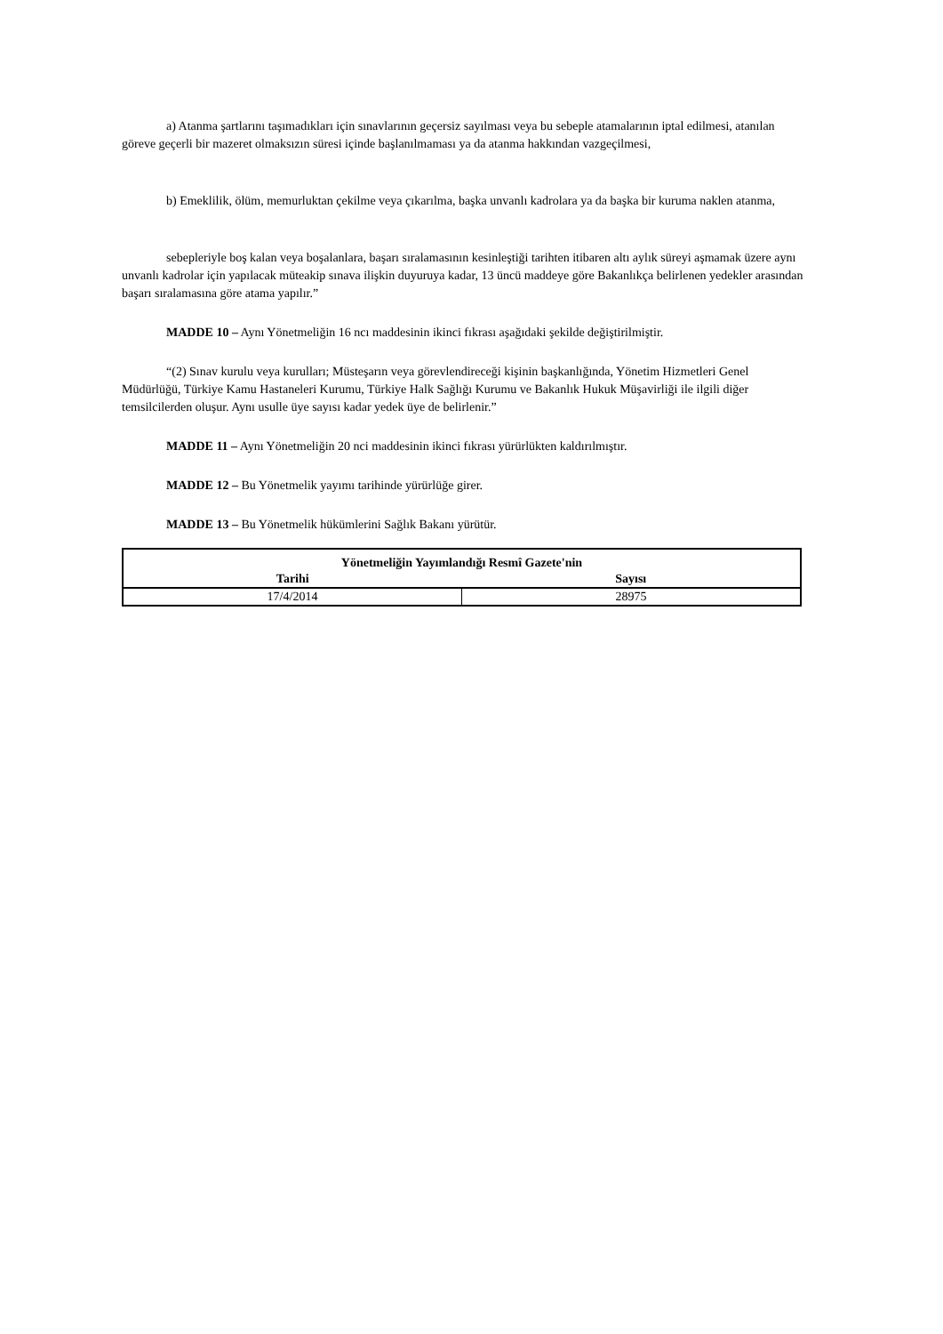a) Atanma şartlarını taşımadıkları için sınavlarının geçersiz sayılması veya bu sebeple atamalarının iptal edilmesi, atanılan göreve geçerli bir mazeret olmaksızın süresi içinde başlanılmaması ya da atanma hakkından vazgeçilmesi,
b) Emeklilik, ölüm, memurluktan çekilme veya çıkarılma, başka unvanlı kadrolara ya da başka bir kuruma naklen atanma,
sebepleriyle boş kalan veya boşalanlara, başarı sıralamasının kesinleştiği tarihten itibaren altı aylık süreyi aşmamak üzere aynı unvanlı kadrolar için yapılacak müteakip sınava ilişkin duyuruya kadar, 13 üncü maddeye göre Bakanlıkça belirlenen yedekler arasından başarı sıralamasına göre atama yapılır.”
MADDE 10 – Aynı Yönetmeliğin 16 ncı maddesinin ikinci fıkrası aşağıdaki şekilde değiştirilmiştir.
“(2) Sınav kurulu veya kurulları; Müsteşarın veya görevlendireceği kişinin başkanlığında, Yönetim Hizmetleri Genel Müdürlüğü, Türkiye Kamu Hastaneleri Kurumu, Türkiye Halk Sağlığı Kurumu ve Bakanlık Hukuk Müşavirliği ile ilgili diğer temsilcilerden oluşur. Aynı usulle üye sayısı kadar yedek üye de belirlenir.”
MADDE 11 – Aynı Yönetmeliğin 20 nci maddesinin ikinci fıkrası yürürlükten kaldırılmıştır.
MADDE 12 – Bu Yönetmelik yayımı tarihinde yürürlüğe girer.
MADDE 13 – Bu Yönetmelik hükümlerini Sağlık Bakanı yürütür.
| Yönetmeliğin Yayımlandığı Resmî Gazete'nin | |
| --- | --- |
| Tarihi | Sayısı |
| 17/4/2014 | 28975 |